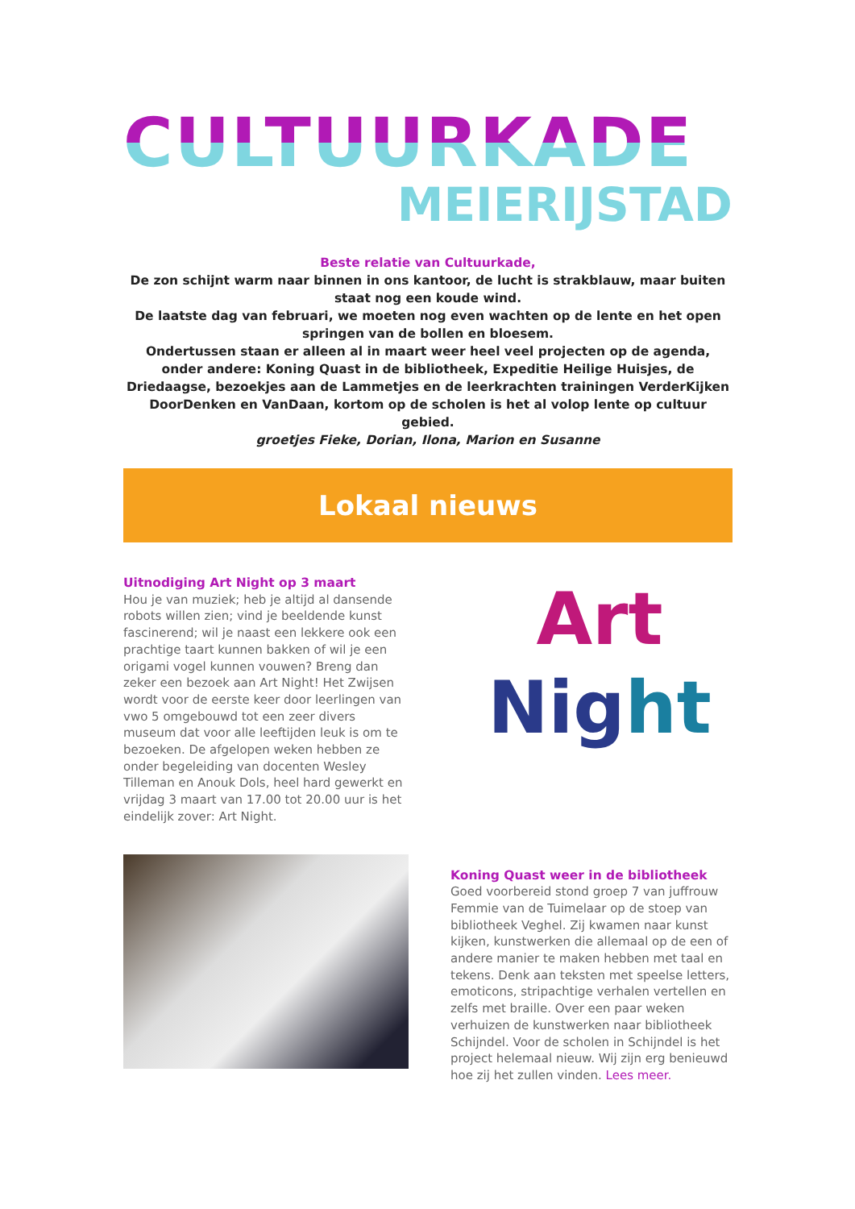CULTUURKADE
MEIERIJSTAD
Beste relatie van Cultuurkade,
De zon schijnt warm naar binnen in ons kantoor, de lucht is strakblauw, maar buiten staat nog een koude wind.
De laatste dag van februari, we moeten nog even wachten op de lente en het open springen van de bollen en bloesem.
Ondertussen staan er alleen al in maart weer heel veel projecten op de agenda, onder andere: Koning Quast in de bibliotheek, Expeditie Heilige Huisjes, de Driedaagse, bezoekjes aan de Lammetjes en de leerkrachten trainingen VerderKijken DoorDenken en VanDaan, kortom op de scholen is het al volop lente op cultuur gebied.
groetjes Fieke, Dorian, Ilona, Marion en Susanne
Lokaal nieuws
Uitnodiging Art Night op 3 maart
Hou je van muziek; heb je altijd al dansende robots willen zien; vind je beeldende kunst fascinerend; wil je naast een lekkere ook een prachtige taart kunnen bakken of wil je een origami vogel kunnen vouwen? Breng dan zeker een bezoek aan Art Night! Het Zwijsen wordt voor de eerste keer door leerlingen van vwo 5 omgebouwd tot een zeer divers museum dat voor alle leeftijden leuk is om te bezoeken. De afgelopen weken hebben ze onder begeleiding van docenten Wesley Tilleman en Anouk Dols, heel hard gewerkt en vrijdag 3 maart van 17.00 tot 20.00 uur is het eindelijk zover: Art Night.
Art
Nig ht
Koning Quast weer in de bibliotheek
Goed voorbereid stond groep 7 van juffrouw Femmie van de Tuimelaar op de stoep van bibliotheek Veghel. Zij kwamen naar kunst kijken, kunstwerken die allemaal op de een of andere manier te maken hebben met taal en tekens. Denk aan teksten met speelse letters, emoticons, stripachtige verhalen vertellen en zelfs met braille. Over een paar weken verhuizen de kunstwerken naar bibliotheek Schijndel. Voor de scholen in Schijndel is het project helemaal nieuw. Wij zijn erg benieuwd hoe zij het zullen vinden. Lees meer.